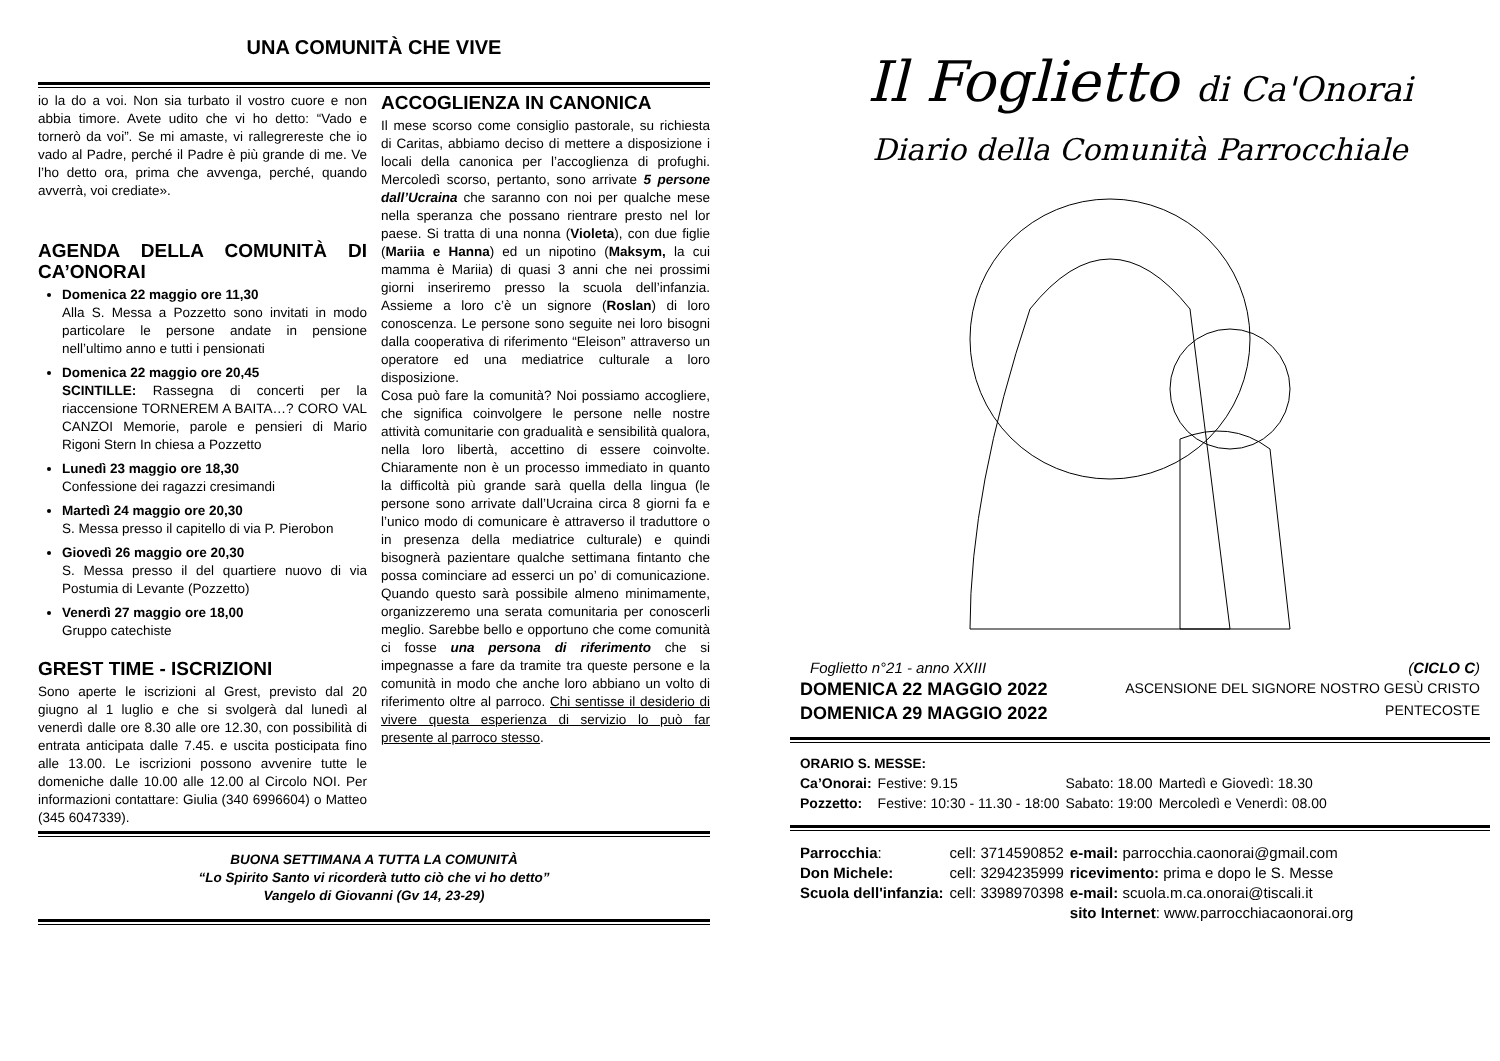UNA COMUNITÀ CHE VIVE
io la do a voi. Non sia turbato il vostro cuore e non abbia timore. Avete udito che vi ho detto: “Vado e tornerò da voi”. Se mi amaste, vi rallegrereste che io vado al Padre, perché il Padre è più grande di me. Ve l’ho detto ora, prima che avvenga, perché, quando avverrà, voi crediate».
AGENDA DELLA COMUNITÀ DI CA’ONORAI
Domenica 22 maggio ore 11,30
Alla S. Messa a Pozzetto sono invitati in modo particolare le persone andate in pensione nell’ultimo anno e tutti i pensionati
Domenica 22 maggio ore 20,45
SCINTILLE: Rassegna di concerti per la riaccensione TORNEREM A BAITA…? CORO VAL CANZOI Memorie, parole e pensieri di Mario Rigoni Stern In chiesa a Pozzetto
Lunedì 23 maggio ore 18,30
Confessione dei ragazzi cresimandi
Martedì 24 maggio ore 20,30
S. Messa presso il capitello di via P. Pierobon
Giovedì 26 maggio ore 20,30
S. Messa presso il del quartiere nuovo di via Postumia di Levante (Pozzetto)
Venerdì 27 maggio ore 18,00
Gruppo catechiste
GREST TIME - ISCRIZIONI
Sono aperte le iscrizioni al Grest, previsto dal 20 giugno al 1 luglio e che si svolgerà dal lunedì al venerdì dalle ore 8.30 alle ore 12.30, con possibilità di entrata anticipata dalle 7.45. e uscita posticipata fino alle 13.00. Le iscrizioni possono avvenire tutte le domeniche dalle 10.00 alle 12.00 al Circolo NOI. Per informazioni contattare: Giulia (340 6996604) o Matteo (345 6047339).
ACCOGLIENZA IN CANONICA
Il mese scorso come consiglio pastorale, su richiesta di Caritas, abbiamo deciso di mettere a disposizione i locali della canonica per l’accoglienza di profughi. Mercoledì scorso, pertanto, sono arrivate 5 persone dall’Ucraina che saranno con noi per qualche mese nella speranza che possano rientrare presto nel lor paese. Si tratta di una nonna (Violeta), con due figlie (Mariia e Hanna) ed un nipotino (Maksym, la cui mamma è Mariia) di quasi 3 anni che nei prossimi giorni inseriremo presso la scuola dell’infanzia. Assieme a loro c’è un signore (Roslan) di loro conoscenza. Le persone sono seguite nei loro bisogni dalla cooperativa di riferimento “Eleison” attraverso un operatore ed una mediatrice culturale a loro disposizione.
Cosa può fare la comunità? Noi possiamo accogliere, che significa coinvolgere le persone nelle nostre attività comunitarie con gradualità e sensibilità qualora, nella loro libertà, accettino di essere coinvolte. Chiaramente non è un processo immediato in quanto la difficoltà più grande sarà quella della lingua (le persone sono arrivate dall’Ucraina circa 8 giorni fa e l’unico modo di comunicare è attraverso il traduttore o in presenza della mediatrice culturale) e quindi bisognerà pazientare qualche settimana fintanto che possa cominciare ad esserci un po’ di comunicazione. Quando questo sarà possibile almeno minimamente, organizzeremo una serata comunitaria per conoscerli meglio. Sarebbe bello e opportuno che come comunità ci fosse una persona di riferimento che si impegnasse a fare da tramite tra queste persone e la comunità in modo che anche loro abbiano un volto di riferimento oltre al parroco. Chi sentisse il desiderio di vivere questa esperienza di servizio lo può far presente al parroco stesso.
BUONA SETTIMANA A TUTTA LA COMUNITÀ
“Lo Spirito Santo vi ricorderà tutto ciò che vi ho detto”
Vangelo di Giovanni (Gv 14, 23-29)
Il Foglietto di Ca'Onorai
Diario della Comunità Parrocchiale
Foglietto n°21 - anno XXIII (CICLO C)
DOMENICA 22 MAGGIO 2022
DOMENICA 29 MAGGIO 2022
ASCENSIONE DEL SIGNORE NOSTRO GESÙ CRISTO
PENTECOSTE
ORARIO S. MESSE:
| Ca’Onorai: | Festive: 9.15 | Sabato: 18.00 | Martedì e Giovedì: 18.30 |
| Pozzetto: | Festive: 10:30 - 11.30 - 18:00 | Sabato: 19:00 | Mercoledì e Venerdì: 08.00 |
| Parrocchia : | cell: 3714590852 | e-mail: parrocchia.caonorai@gmail.com |
| Don Michele: | cell: 3294235999 | ricevimento: prima e dopo le S. Messe |
| Scuola dell'infanzia: | cell: 3398970398 | e-mail: scuola.m.ca.onorai@tiscali.it |
| | | sito Internet : www.parrocchiacaonorai.org |